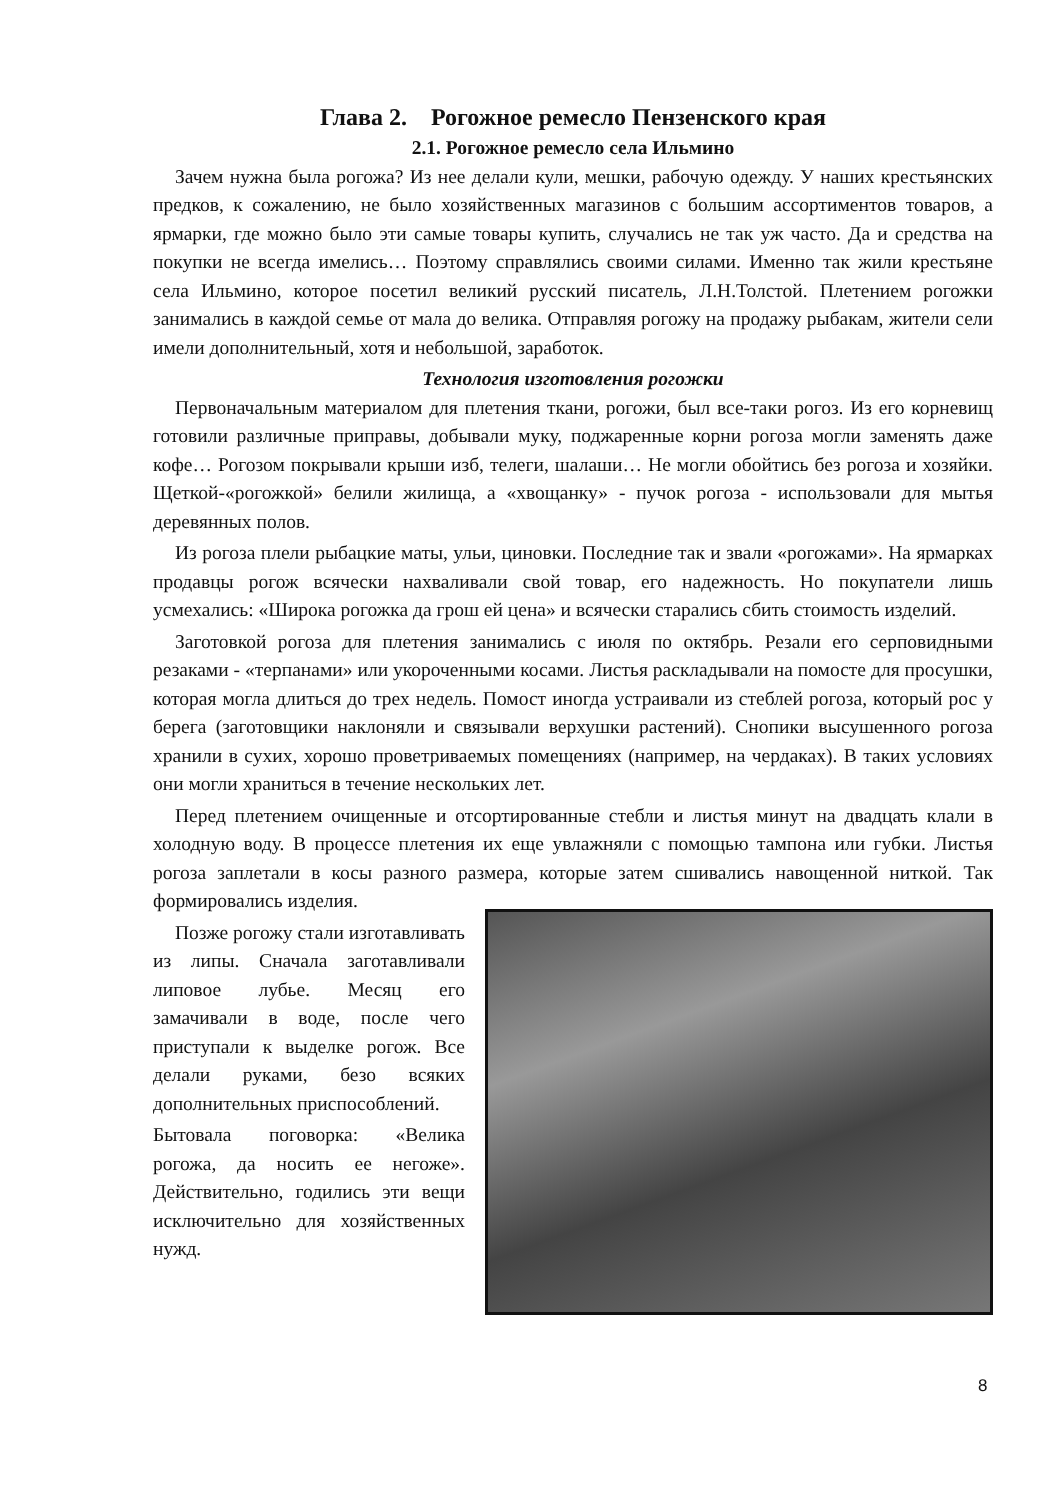Глава 2. Рогожное ремесло Пензенского края
2.1. Рогожное ремесло села Ильмино
Зачем нужна была рогожа? Из нее делали кули, мешки, рабочую одежду. У наших крестьянских предков, к сожалению, не было хозяйственных магазинов с большим ассортиментов товаров, а ярмарки, где можно было эти самые товары купить, случались не так уж часто. Да и средства на покупки не всегда имелись… Поэтому справлялись своими силами. Именно так жили крестьяне села Ильмино, которое посетил великий русский писатель, Л.Н.Толстой. Плетением рогожки занимались в каждой семье от мала до велика. Отправляя рогожу на продажу рыбакам, жители сели имели дополнительный, хотя и небольшой, заработок.
Технология изготовления рогожки
Первоначальным материалом для плетения ткани, рогожи, был все-таки рогоз. Из его корневищ готовили различные приправы, добывали муку, поджаренные корни рогоза могли заменять даже кофе… Рогозом покрывали крыши изб, телеги, шалаши… Не могли обойтись без рогоза и хозяйки. Щеткой-«рогожкой» белили жилища, а «хвощанку» - пучок рогоза - использовали для мытья деревянных полов.
Из рогоза плели рыбацкие маты, ульи, циновки. Последние так и звали «рогожами». На ярмарках продавцы рогож всячески нахваливали свой товар, его надежность. Но покупатели лишь усмехались: «Широка рогожка да грош ей цена» и всячески старались сбить стоимость изделий.
Заготовкой рогоза для плетения занимались с июля по октябрь. Резали его серповидными резаками - «терпанами» или укороченными косами. Листья раскладывали на помосте для просушки, которая могла длиться до трех недель. Помост иногда устраивали из стеблей рогоза, который рос у берега (заготовщики наклоняли и связывали верхушки растений). Снопики высушенного рогоза хранили в сухих, хорошо проветриваемых помещениях (например, на чердаках). В таких условиях они могли храниться в течение нескольких лет.
Перед плетением очищенные и отсортированные стебли и листья минут на двадцать клали в холодную воду. В процессе плетения их еще увлажняли с помощью тампона или губки. Листья рогоза заплетали в косы разного размера, которые затем сшивались навощенной ниткой. Так формировались изделия.
Позже рогожу стали изготавливать из липы. Сначала заготавливали липовое лубье. Месяц его замачивали в воде, после чего приступали к выделке рогож. Все делали руками, безо всяких дополнительных приспособлений.
Бытовала поговорка: «Велика рогожа, да носить ее негоже». Действительно, годились эти вещи исключительно для хозяйственных нужд.
8